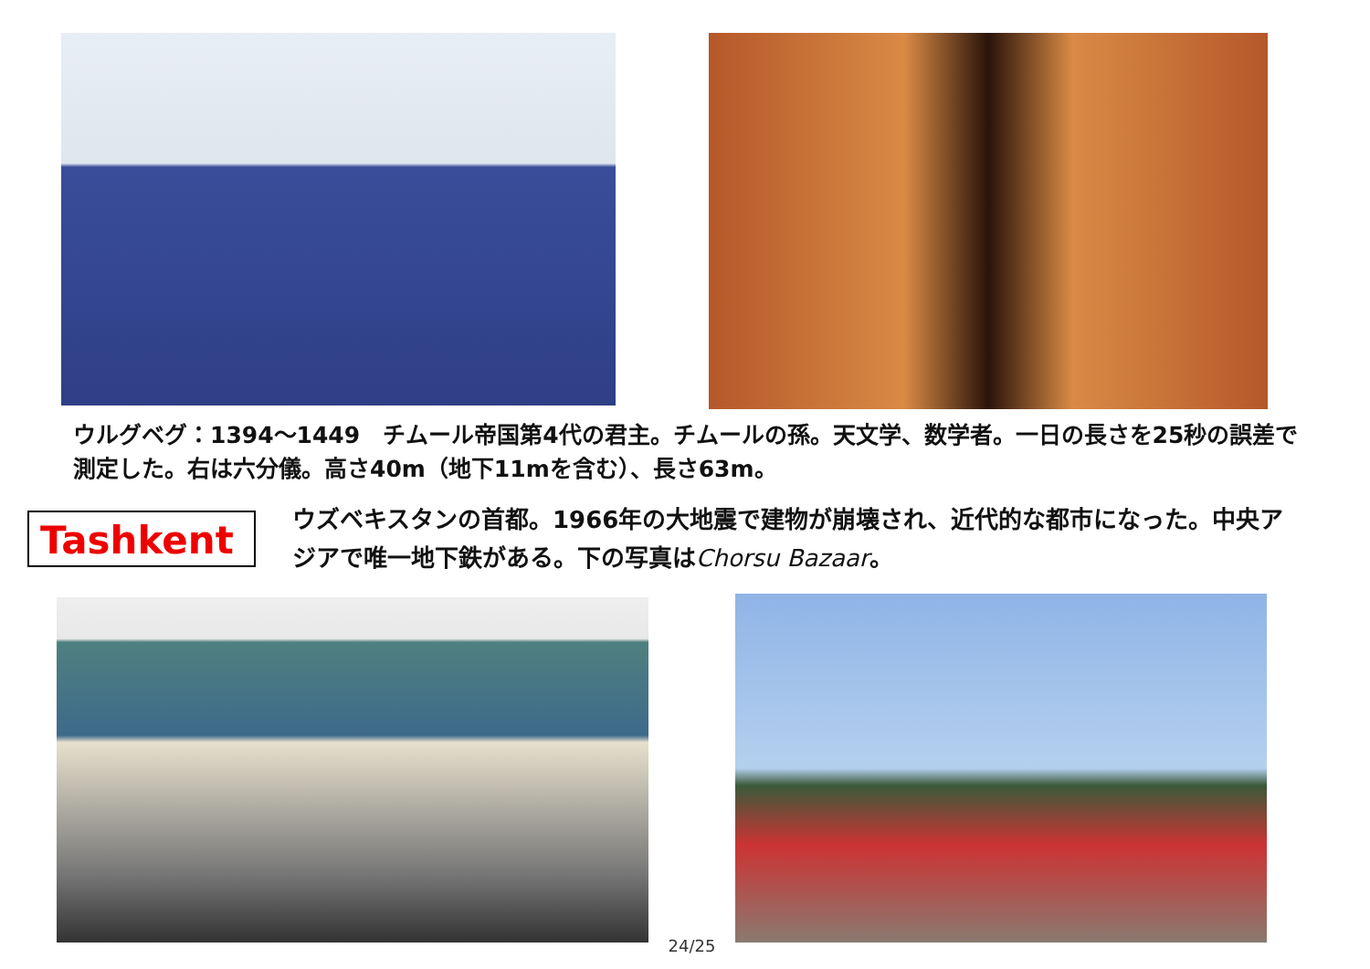ウルグベグ：1394～1449　チムール帝国第4代の君主。チムールの孫。天文学、数学者。一日の長さを25秒の誤差で測定した。右は六分儀。高さ40m（地下11mを含む）、長さ63m。
Tashkent
ウズベキスタンの首都。1966年の大地震で建物が崩壊され、近代的な都市になった。中央アジアで唯一地下鉄がある。下の写真はChorsu Bazaar。
24/25